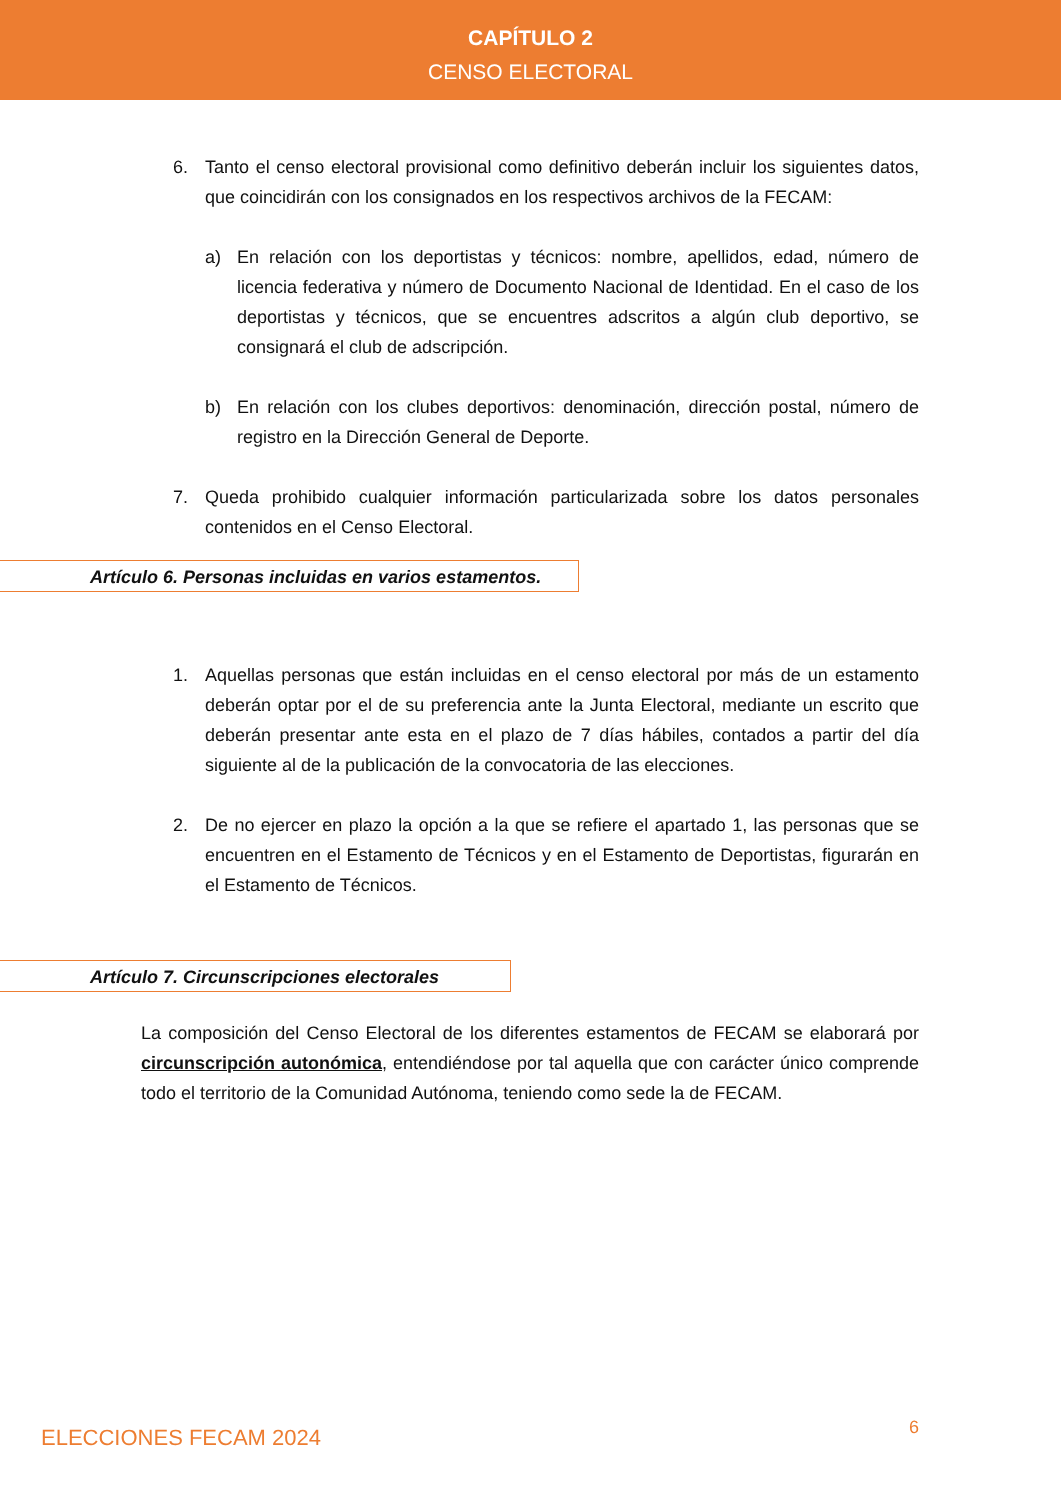CAPÍTULO 2
CENSO ELECTORAL
6. Tanto el censo electoral provisional como definitivo deberán incluir los siguientes datos, que coincidirán con los consignados en los respectivos archivos de la FECAM:
a) En relación con los deportistas y técnicos: nombre, apellidos, edad, número de licencia federativa y número de Documento Nacional de Identidad. En el caso de los deportistas y técnicos, que se encuentres adscritos a algún club deportivo, se consignará el club de adscripción.
b) En relación con los clubes deportivos: denominación, dirección postal, número de registro en la Dirección General de Deporte.
7. Queda prohibido cualquier información particularizada sobre los datos personales contenidos en el Censo Electoral.
Artículo 6. Personas incluidas en varios estamentos.
1. Aquellas personas que están incluidas en el censo electoral por más de un estamento deberán optar por el de su preferencia ante la Junta Electoral, mediante un escrito que deberán presentar ante esta en el plazo de 7 días hábiles, contados a partir del día siguiente al de la publicación de la convocatoria de las elecciones.
2. De no ejercer en plazo la opción a la que se refiere el apartado 1, las personas que se encuentren en el Estamento de Técnicos y en el Estamento de Deportistas, figurarán en el Estamento de Técnicos.
Artículo 7. Circunscripciones electorales
La composición del Censo Electoral de los diferentes estamentos de FECAM se elaborará por circunscripción autonómica, entendiéndose por tal aquella que con carácter único comprende todo el territorio de la Comunidad Autónoma, teniendo como sede la de FECAM.
ELECCIONES FECAM 2024 6